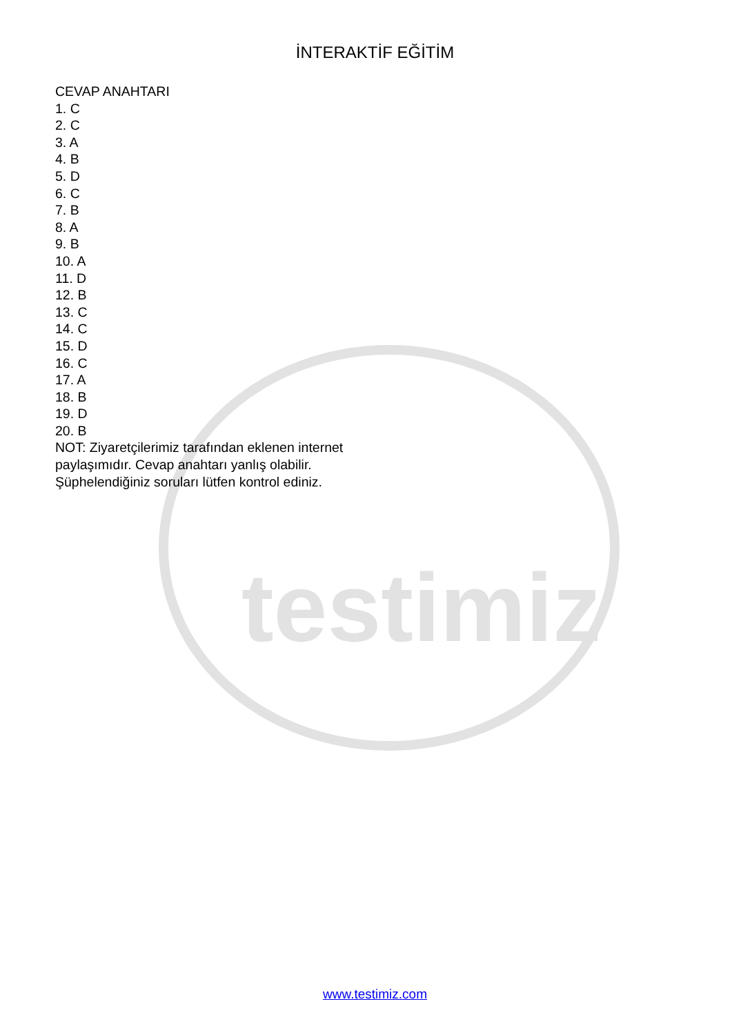testimiz
İNTERAKTİF EĞİTİM
CEVAP ANAHTARI
1. C
2. C
3. A
4. B
5. D
6. C
7. B
8. A
9. B
10. A
11. D
12. B
13. C
14. C
15. D
16. C
17. A
18. B
19. D
20. B
NOT: Ziyaretçilerimiz tarafından eklenen internet paylaşımıdır. Cevap anahtarı yanlış olabilir. Şüphelendiğiniz soruları lütfen kontrol ediniz.
www.testimiz.com